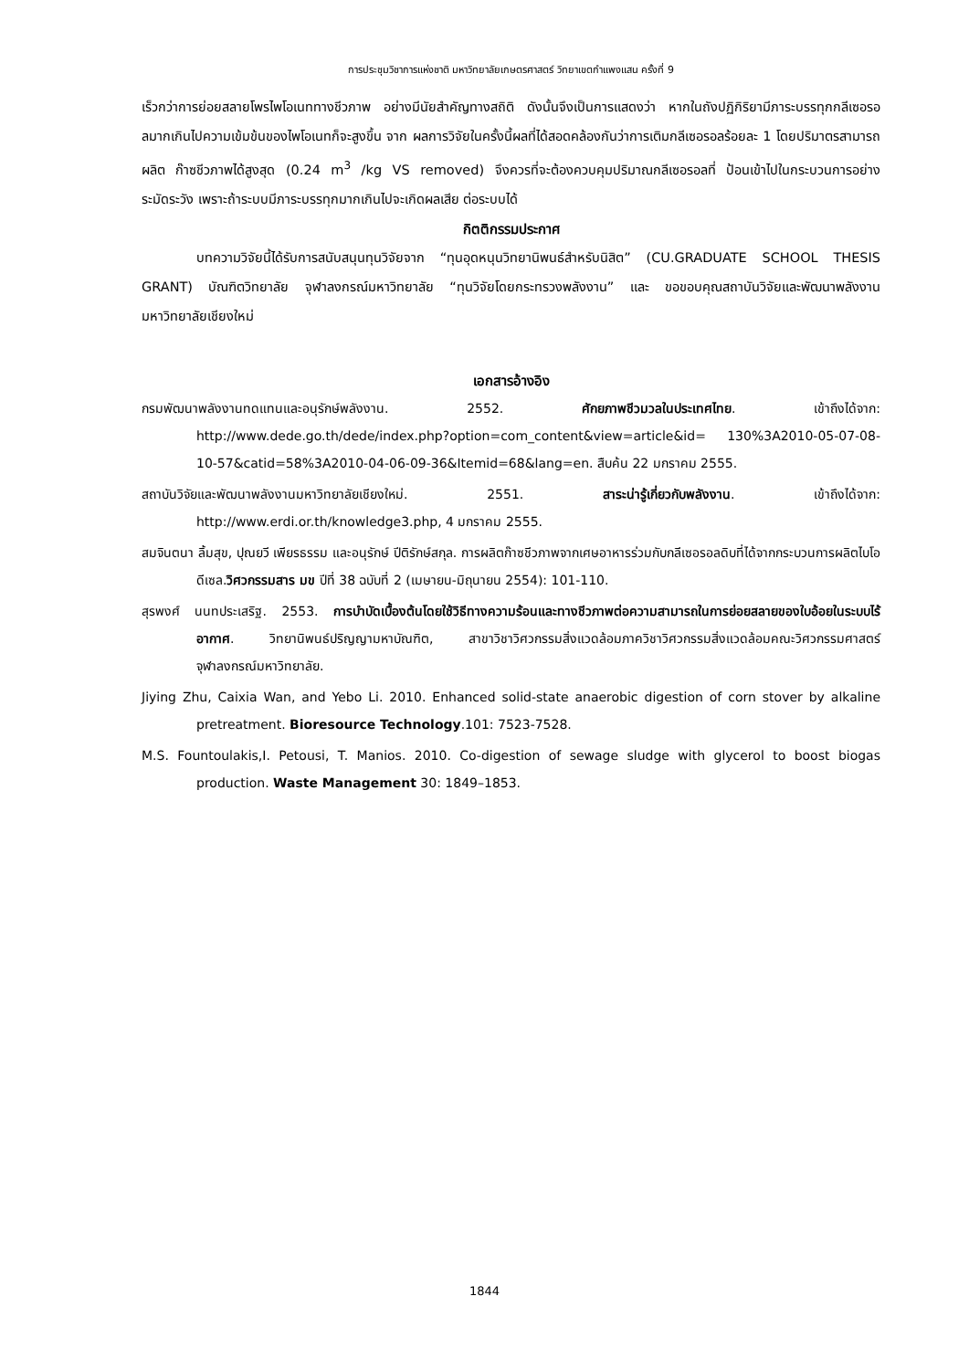การประชุมวิชาการแห่งชาติ มหาวิทยาลัยเกษตรศาสตร์ วิทยาเขตกำแพงแสน ครั้งที่ 9
เร็วกว่าการย่อยสลายโพรไพโอเนททางชีวภาพ อย่างมีนัยสำคัญทางสถิติ ดังนั้นจึงเป็นการแสดงว่า หากในถังปฏิกิริยามีภาระบรรทุกกลีเซอรอลมากเกินไปความเข้มข้นของไพโอเนทก็จะสูงขึ้น จาก ผลการวิจัยในครั้งนี้ผลที่ได้สอดคล้องกันว่าการเติมกลีเซอรอลร้อยละ 1 โดยปริมาตรสามารถผลิต ก๊าซชีวภาพได้สูงสุด (0.24 m<sup>3</sup> /kg VS removed) จึงควรที่จะต้องควบคุมปริมาณกลีเซอรอลที่ ป้อนเข้าไปในกระบวนการอย่างระมัดระวัง เพราะถ้าระบบมีภาระบรรทุกมากเกินไปจะเกิดผลเสีย ต่อระบบได้
กิตติกรรมประกาศ
บทความวิจัยนี้ได้รับการสนับสนุนทุนวิจัยจาก “ทุนอุดหนุนวิทยานิพนธ์สำหรับนิสิต” (CU.GRADUATE SCHOOL THESIS GRANT) บัณฑิตวิทยาลัย จุฬาลงกรณ์มหาวิทยาลัย “ทุนวิจัยโดยกระทรวงพลังงาน” และ ขอขอบคุณสถาบันวิจัยและพัฒนาพลังงานมหาวิทยาลัยเชียงใหม่
เอกสารอ้างอิง
กรมพัฒนาพลังงานทดแทนและอนุรักษ์พลังงาน. 2552. ศักยภาพชีวมวลในประเทศไทย. เข้าถึงได้จาก: http://www.dede.go.th/dede/index.php?option=com_content&view=article&id= 130%3A2010-05-07-08-10-57&catid=58%3A2010-04-06-09-36&Itemid=68&lang=en. สืบค้น 22 มกราคม 2555.
สถาบันวิจัยและพัฒนาพลังงานมหาวิทยาลัยเชียงใหม่. 2551. สาระน่ารู้เกี่ยวกับพลังงาน. เข้าถึงได้จาก: http://www.erdi.or.th/knowledge3.php, 4 มกราคม 2555.
สมจินตนา ลิ้มสุข, ปุณยวี เพียรธรรม และอนุรักษ์ ปีติรักษ์สกุล. การผลิตก๊าซชีวภาพจากเศษอาหารร่วมกับกลีเซอรอลดิบที่ได้จากกระบวนการผลิตไบโอดีเซล.วิศวกรรมสาร มข ปีที่ 38 ฉบับที่ 2 (เมษายน-มิถุนายน 2554): 101-110.
สุรพงศ์ นนทประเสริฐ. 2553. การบำบัดเบื้องต้นโดยใช้วิธีทางความร้อนและทางชีวภาพต่อความสามารถในการย่อยสลายของใบอ้อยในระบบไร้อากาศ. วิทยานิพนธ์ปริญญามหาบัณฑิต, สาขาวิชาวิศวกรรมสิ่งแวดล้อมภาควิชาวิศวกรรมสิ่งแวดล้อมคณะวิศวกรรมศาสตร์ จุฬาลงกรณ์มหาวิทยาลัย.
Jiying Zhu, Caixia Wan, and Yebo Li. 2010. Enhanced solid-state anaerobic digestion of corn stover by alkaline pretreatment. Bioresource Technology.101: 7523-7528.
M.S. Fountoulakis,I. Petousi, T. Manios. 2010. Co-digestion of sewage sludge with glycerol to boost biogas production. Waste Management 30: 1849–1853.
1844